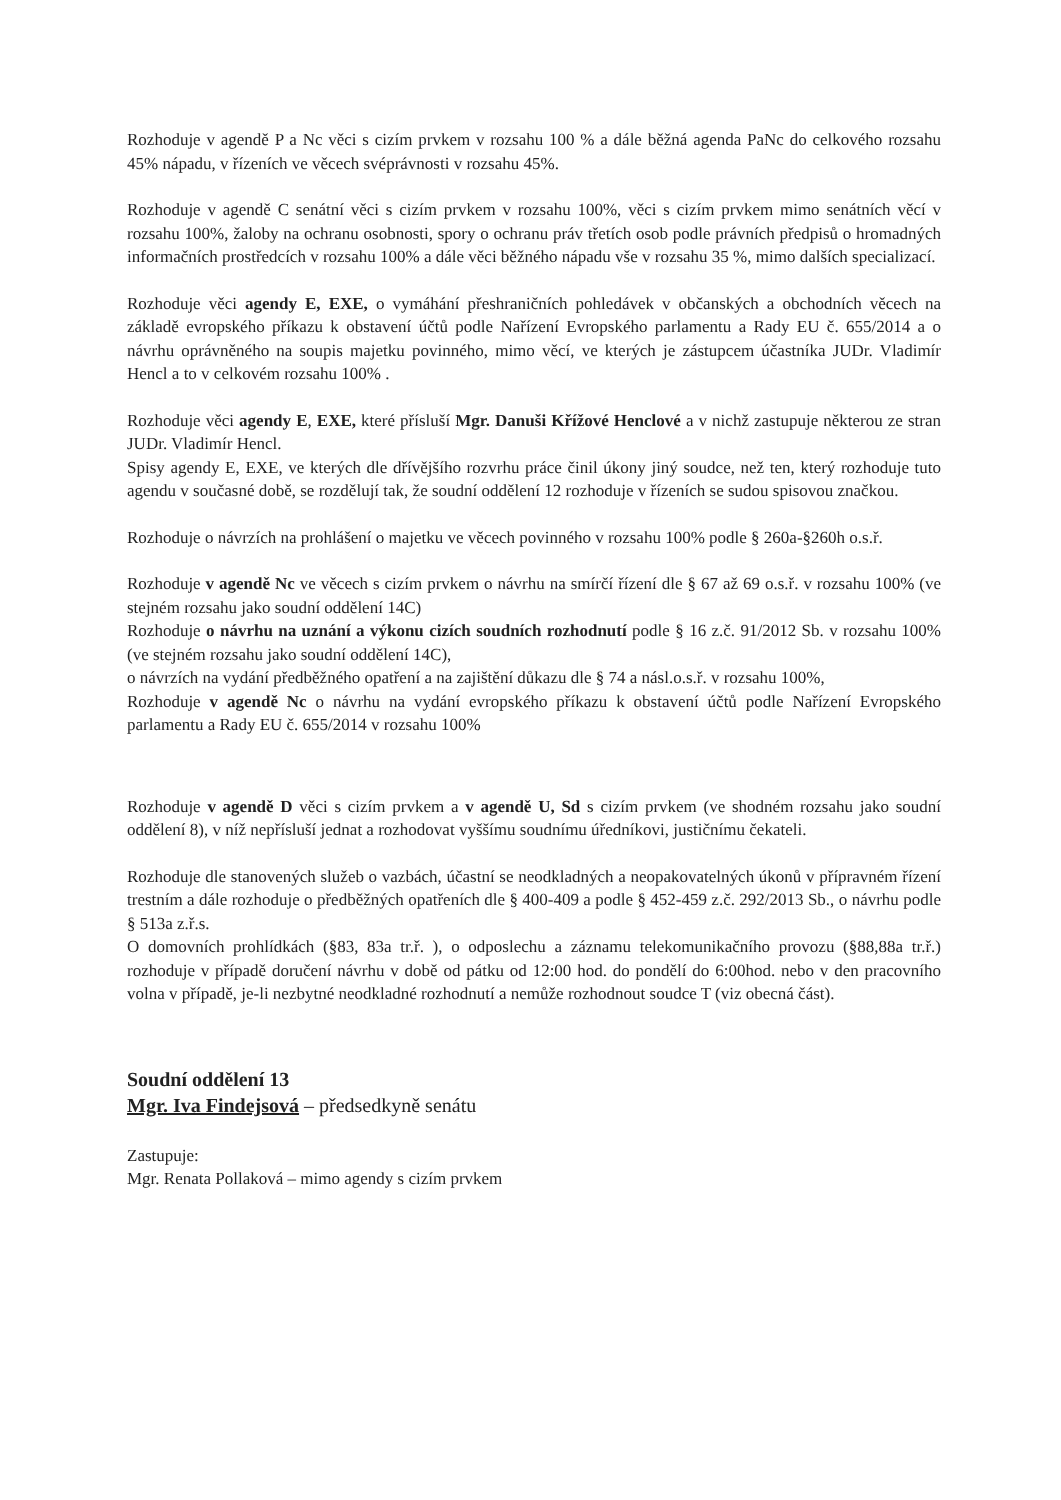Rozhoduje v agendě P a Nc věci s cizím prvkem v rozsahu 100 % a dále běžná agenda PaNc do celkového rozsahu 45% nápadu, v řízeních ve věcech svéprávnosti v rozsahu 45%.
Rozhoduje v agendě C senátní věci s cizím prvkem v rozsahu 100%, věci s cizím prvkem mimo senátních věcí v rozsahu 100%, žaloby na ochranu osobnosti, spory o ochranu práv třetích osob podle právních předpisů o hromadných informačních prostředcích v rozsahu 100% a dále věci běžného nápadu vše v rozsahu 35 %, mimo dalších specializací.
Rozhoduje věci agendy E, EXE, o vymáhání přeshraničních pohledávek v občanských a obchodních věcech na základě evropského příkazu k obstavení účtů podle Nařízení Evropského parlamentu a Rady EU č. 655/2014 a o návrhu oprávněného na soupis majetku povinného, mimo věcí, ve kterých je zástupcem účastníka JUDr. Vladimír Hencl a to v celkovém rozsahu 100% .
Rozhoduje věci agendy E, EXE, které přísluší Mgr. Danuši Křížové Henclové a v nichž zastupuje některou ze stran JUDr. Vladimír Hencl.
Spisy agendy E, EXE, ve kterých dle dřívějšího rozvrhu práce činil úkony jiný soudce, než ten, který rozhoduje tuto agendu v současné době, se rozdělují tak, že soudní oddělení 12 rozhoduje v řízeních se sudou spisovou značkou.
Rozhoduje o návrzích na prohlášení o majetku ve věcech povinného v rozsahu 100% podle § 260a-§260h o.s.ř.
Rozhoduje v agendě Nc ve věcech s cizím prvkem o návrhu na smírčí řízení dle § 67 až 69 o.s.ř. v rozsahu 100% (ve stejném rozsahu jako soudní oddělení 14C)
Rozhoduje o návrhu na uznání a výkonu cizích soudních rozhodnutí podle § 16 z.č. 91/2012 Sb. v rozsahu 100% (ve stejném rozsahu jako soudní oddělení 14C),
o návrzích na vydání předběžného opatření a na zajištění důkazu dle § 74 a násl.o.s.ř. v rozsahu 100%,
Rozhoduje v agendě Nc o návrhu na vydání evropského příkazu k obstavení účtů podle Nařízení Evropského parlamentu a Rady EU č. 655/2014 v rozsahu 100%
Rozhoduje v agendě D věci s cizím prvkem a v agendě U, Sd s cizím prvkem (ve shodném rozsahu jako soudní oddělení 8), v níž nepřísluší jednat a rozhodovat vyššímu soudnímu úředníkovi, justičnímu čekateli.
Rozhoduje dle stanovených služeb o vazbách, účastní se neodkladných a neopakovatelných úkonů v přípravném řízení trestním a dále rozhoduje o předběžných opatřeních dle § 400-409 a podle § 452-459 z.č. 292/2013 Sb., o návrhu podle § 513a z.ř.s.
O domovních prohlídkách (§83, 83a tr.ř. ), o odposlechu a záznamu telekomunikačního provozu (§88,88a tr.ř.) rozhoduje v případě doručení návrhu v době od pátku od 12:00 hod. do pondělí do 6:00hod. nebo v den pracovního volna v případě, je-li nezbytné neodkladné rozhodnutí a nemůže rozhodnout soudce T (viz obecná část).
Soudní oddělení 13
Mgr. Iva Findejsová – předsedkyně senátu
Zastupuje:
Mgr. Renata Pollaková – mimo agendy s cizím prvkem